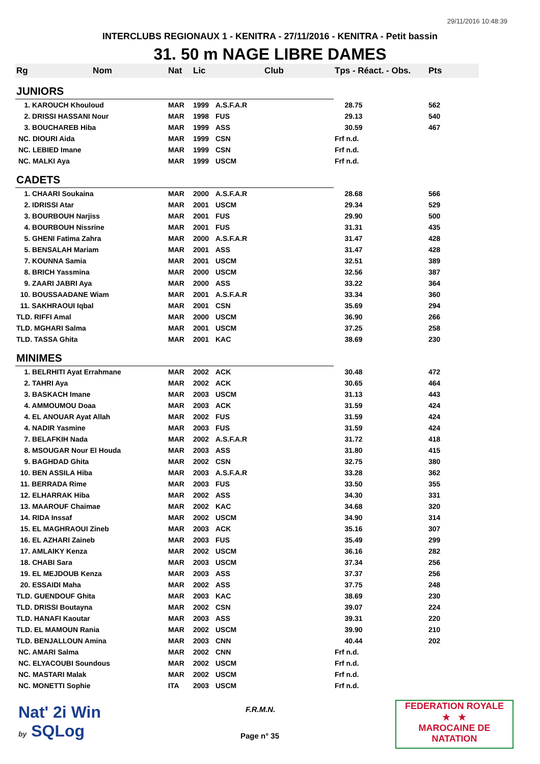29/11/2016 10:48:39
INTERCLUBS REGIONAUX 1 - KENITRA - 27/11/2016 - KENITRA - Petit bassin
31. 50 m NAGE LIBRE DAMES
| Rg | Nom | Nat | Lic | Club | Tps - Réact. - Obs. | Pts |
| --- | --- | --- | --- | --- | --- | --- |
| JUNIORS | | | | | | |
| 1. KAROUCH Khouloud | | MAR | 1999 | A.S.F.A.R | 28.75 | 562 |
| 2. DRISSI HASSANI Nour | | MAR | 1998 | FUS | 29.13 | 540 |
| 3. BOUCHAREB Hiba | | MAR | 1999 | ASS | 30.59 | 467 |
| NC. DIOURI Aida | | MAR | 1999 | CSN | Frf n.d. | |
| NC. LEBIED Imane | | MAR | 1999 | CSN | Frf n.d. | |
| NC. MALKI Aya | | MAR | 1999 | USCM | Frf n.d. | |
| CADETS | | | | | | |
| 1. CHAARI Soukaina | | MAR | 2000 | A.S.F.A.R | 28.68 | 566 |
| 2. IDRISSI Atar | | MAR | 2001 | USCM | 29.34 | 529 |
| 3. BOURBOUH Narjiss | | MAR | 2001 | FUS | 29.90 | 500 |
| 4. BOURBOUH Nissrine | | MAR | 2001 | FUS | 31.31 | 435 |
| 5. GHENI Fatima Zahra | | MAR | 2000 | A.S.F.A.R | 31.47 | 428 |
| 5. BENSALAH Mariam | | MAR | 2001 | ASS | 31.47 | 428 |
| 7. KOUNNA Samia | | MAR | 2001 | USCM | 32.51 | 389 |
| 8. BRICH Yassmina | | MAR | 2000 | USCM | 32.56 | 387 |
| 9. ZAARI JABRI Aya | | MAR | 2000 | ASS | 33.22 | 364 |
| 10. BOUSSAADANE Wiam | | MAR | 2001 | A.S.F.A.R | 33.34 | 360 |
| 11. SAKHRAOUI Iqbal | | MAR | 2001 | CSN | 35.69 | 294 |
| TLD. RIFFI Amal | | MAR | 2000 | USCM | 36.90 | 266 |
| TLD. MGHARI Salma | | MAR | 2001 | USCM | 37.25 | 258 |
| TLD. TASSA Ghita | | MAR | 2001 | KAC | 38.69 | 230 |
| MINIMES | | | | | | |
| 1. BELRHITI Ayat Errahmane | | MAR | 2002 | ACK | 30.48 | 472 |
| 2. TAHRI Aya | | MAR | 2002 | ACK | 30.65 | 464 |
| 3. BASKACH Imane | | MAR | 2003 | USCM | 31.13 | 443 |
| 4. AMMOUMOU Doaa | | MAR | 2003 | ACK | 31.59 | 424 |
| 4. EL ANOUAR Ayat Allah | | MAR | 2002 | FUS | 31.59 | 424 |
| 4. NADIR Yasmine | | MAR | 2003 | FUS | 31.59 | 424 |
| 7. BELAFKIH Nada | | MAR | 2002 | A.S.F.A.R | 31.72 | 418 |
| 8. MSOUGAR Nour El Houda | | MAR | 2003 | ASS | 31.80 | 415 |
| 9. BAGHDAD Ghita | | MAR | 2002 | CSN | 32.75 | 380 |
| 10. BEN ASSILA Hiba | | MAR | 2003 | A.S.F.A.R | 33.28 | 362 |
| 11. BERRADA Rime | | MAR | 2003 | FUS | 33.50 | 355 |
| 12. ELHARRAK Hiba | | MAR | 2002 | ASS | 34.30 | 331 |
| 13. MAAROUF Chaimae | | MAR | 2002 | KAC | 34.68 | 320 |
| 14. RIDA Inssaf | | MAR | 2002 | USCM | 34.90 | 314 |
| 15. EL MAGHRAOUI Zineb | | MAR | 2003 | ACK | 35.16 | 307 |
| 16. EL AZHARI Zaineb | | MAR | 2003 | FUS | 35.49 | 299 |
| 17. AMLAIKY Kenza | | MAR | 2002 | USCM | 36.16 | 282 |
| 18. CHABI Sara | | MAR | 2003 | USCM | 37.34 | 256 |
| 19. EL MEJDOUB Kenza | | MAR | 2003 | ASS | 37.37 | 256 |
| 20. ESSAIDI Maha | | MAR | 2002 | ASS | 37.75 | 248 |
| TLD. GUENDOUF Ghita | | MAR | 2003 | KAC | 38.69 | 230 |
| TLD. DRISSI Boutayna | | MAR | 2002 | CSN | 39.07 | 224 |
| TLD. HANAFI Kaoutar | | MAR | 2003 | ASS | 39.31 | 220 |
| TLD. EL MAMOUN Rania | | MAR | 2002 | USCM | 39.90 | 210 |
| TLD. BENJALLOUN Amina | | MAR | 2003 | CNN | 40.44 | 202 |
| NC. AMARI Salma | | MAR | 2002 | CNN | Frf n.d. | |
| NC. ELYACOUBI Soundous | | MAR | 2002 | USCM | Frf n.d. | |
| NC. MASTARI Malak | | MAR | 2002 | USCM | Frf n.d. | |
| NC. MONETTI Sophie | | ITA | 2003 | USCM | Frf n.d. | |
Nat' 2i Win
by SQLog
F.R.M.N.
Page n° 35
FEDERATION ROYALE
★ ★
MAROCAINE DE NATATION